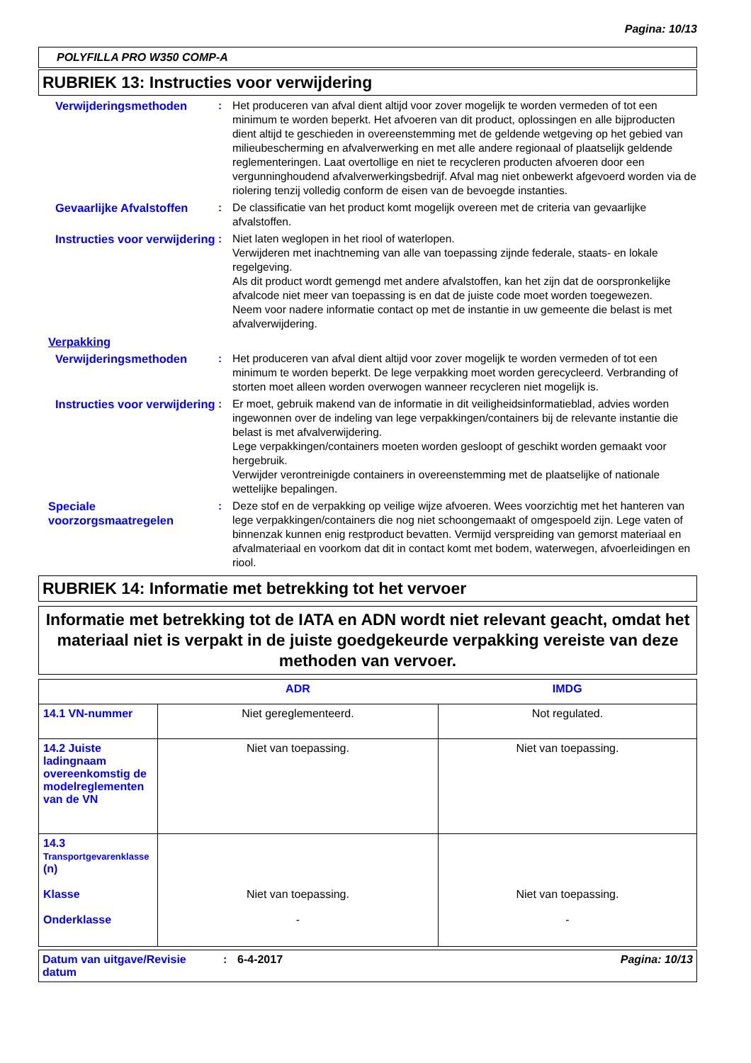Pagina: 10/13
POLYFILLA PRO W350 COMP-A
RUBRIEK 13: Instructies voor verwijdering
Verwijderingsmethoden : Het produceren van afval dient altijd voor zover mogelijk te worden vermeden of tot een minimum te worden beperkt. Het afvoeren van dit product, oplossingen en alle bijproducten dient altijd te geschieden in overeenstemming met de geldende wetgeving op het gebied van milieubescherming en afvalverwerking en met alle andere regionaal of plaatselijk geldende reglementeringen. Laat overtollige en niet te recycleren producten afvoeren door een vergunninghoudend afvalverwerkingsbedrijf. Afval mag niet onbewerkt afgevoerd worden via de riolering tenzij volledig conform de eisen van de bevoegde instanties.
Gevaarlijke Afvalstoffen
: De classificatie van het product komt mogelijk overeen met de criteria van gevaarlijke afvalstoffen.
Instructies voor verwijdering
: Niet laten weglopen in het riool of waterlopen.
Verwijderen met inachtneming van alle van toepassing zijnde federale, staats- en lokale regelgeving.
Als dit product wordt gemengd met andere afvalstoffen, kan het zijn dat de oorspronkelijke afvalcode niet meer van toepassing is en dat de juiste code moet worden toegewezen.
Neem voor nadere informatie contact op met de instantie in uw gemeente die belast is met afvalverwijdering.
Verpakking
Verwijderingsmethoden : Het produceren van afval dient altijd voor zover mogelijk te worden vermeden of tot een minimum te worden beperkt. De lege verpakking moet worden gerecycleerd. Verbranding of storten moet alleen worden overwogen wanneer recycleren niet mogelijk is.
Instructies voor verwijdering
: Er moet, gebruik makend van de informatie in dit veiligheidsinformatieblad, advies worden ingewonnen over de indeling van lege verpakkingen/containers bij de relevante instantie die belast is met afvalverwijdering.
Lege verpakkingen/containers moeten worden gesloopt of geschikt worden gemaakt voor hergebruik.
Verwijder verontreinigde containers in overeenstemming met de plaatselijke of nationale wettelijke bepalingen.
Speciale voorzorgsmaatregelen
: Deze stof en de verpakking op veilige wijze afvoeren. Wees voorzichtig met het hanteren van lege verpakkingen/containers die nog niet schoongemaakt of omgespoeld zijn. Lege vaten of binnenzak kunnen enig restproduct bevatten. Vermijd verspreiding van gemorst materiaal en afvalmateriaal en voorkom dat dit in contact komt met bodem, waterwegen, afvoerleidingen en riool.
RUBRIEK 14: Informatie met betrekking tot het vervoer
Informatie met betrekking tot de IATA en ADN wordt niet relevant geacht, omdat het materiaal niet is verpakt in de juiste goedgekeurde verpakking vereiste van deze methoden van vervoer.
| | ADR | IMDG |
| --- | --- | --- |
| 14.1 VN-nummer | Niet gereglementeerd. | Not regulated. |
| 14.2 Juiste ladingnaam overeenkomstig de modelreglementen van de VN | Niet van toepassing. | Niet van toepassing. |
| 14.3 Transportgevarenklasse (n) Klasse Onderklasse | Niet van toepassing. - | Niet van toepassing. - |
Datum van uitgave/Revisie datum
: 6-4-2017 Pagina: 10/13